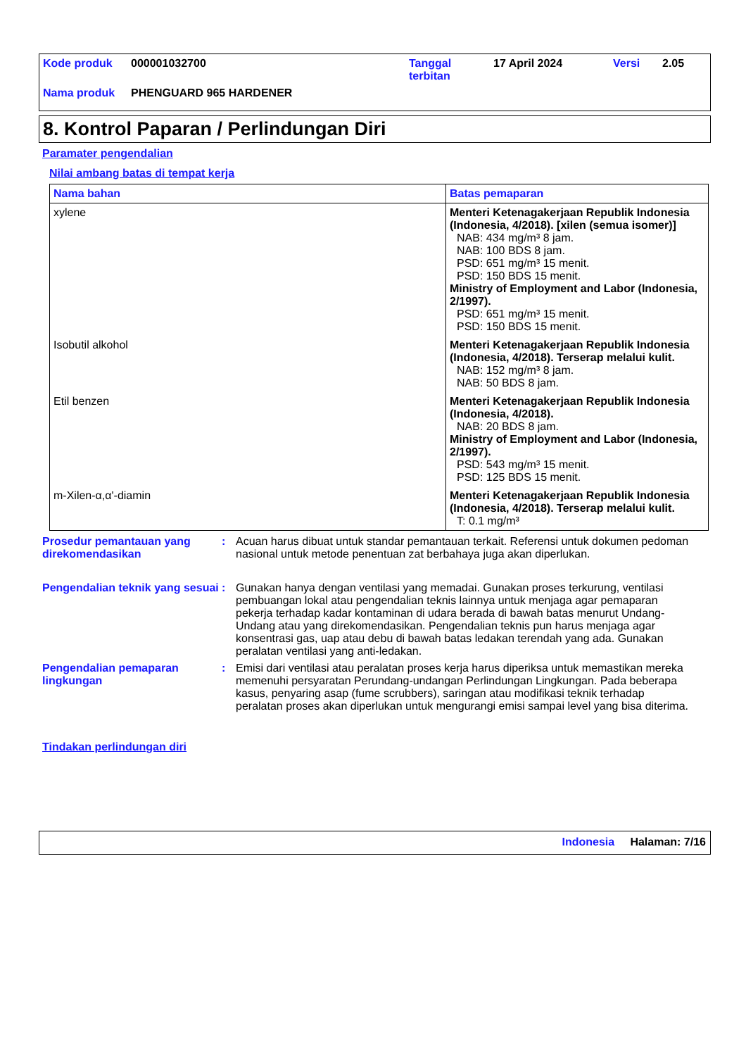| Kode produk | 000001032700 | Tanggal terbitan | 17 April 2024 | Versi | 2.05 |
| Nama produk | PHENGUARD 965 HARDENER | | | | |
8. Kontrol Paparan / Perlindungan Diri
Paramater pengendalian
Nilai ambang batas di tempat kerja
| Nama bahan | Batas pemaparan |
| --- | --- |
| xylene | Menteri Ketenagakerjaan Republik Indonesia (Indonesia, 4/2018). [xilen (semua isomer)] NAB: 434 mg/m³ 8 jam. NAB: 100 BDS 8 jam. PSD: 651 mg/m³ 15 menit. PSD: 150 BDS 15 menit. Ministry of Employment and Labor (Indonesia, 2/1997). PSD: 651 mg/m³ 15 menit. PSD: 150 BDS 15 menit. |
| Isobutil alkohol | Menteri Ketenagakerjaan Republik Indonesia (Indonesia, 4/2018). Terserap melalui kulit. NAB: 152 mg/m³ 8 jam. NAB: 50 BDS 8 jam. |
| Etil benzen | Menteri Ketenagakerjaan Republik Indonesia (Indonesia, 4/2018). NAB: 20 BDS 8 jam. Ministry of Employment and Labor (Indonesia, 2/1997). PSD: 543 mg/m³ 15 menit. PSD: 125 BDS 15 menit. |
| m-Xilen-α,α'-diamin | Menteri Ketenagakerjaan Republik Indonesia (Indonesia, 4/2018). Terserap melalui kulit. T: 0.1 mg/m³ |
Prosedur pemantauan yang direkomendasikan
: Acuan harus dibuat untuk standar pemantauan terkait. Referensi untuk dokumen pedoman nasional untuk metode penentuan zat berbahaya juga akan diperlukan.
Pengendalian teknik yang sesuai
: Gunakan hanya dengan ventilasi yang memadai. Gunakan proses terkurung, ventilasi pembuangan lokal atau pengendalian teknis lainnya untuk menjaga agar pemaparan pekerja terhadap kadar kontaminan di udara berada di bawah batas menurut Undang-Undang atau yang direkomendasikan. Pengendalian teknis pun harus menjaga agar konsentrasi gas, uap atau debu di bawah batas ledakan terendah yang ada. Gunakan peralatan ventilasi yang anti-ledakan.
Pengendalian pemaparan lingkungan
: Emisi dari ventilasi atau peralatan proses kerja harus diperiksa untuk memastikan mereka memenuhi persyaratan Perundang-undangan Perlindungan Lingkungan. Pada beberapa kasus, penyaring asap (fume scrubbers), saringan atau modifikasi teknik terhadap peralatan proses akan diperlukan untuk mengurangi emisi sampai level yang bisa diterima.
Tindakan perlindungan diri
Indonesia Halaman: 7/16